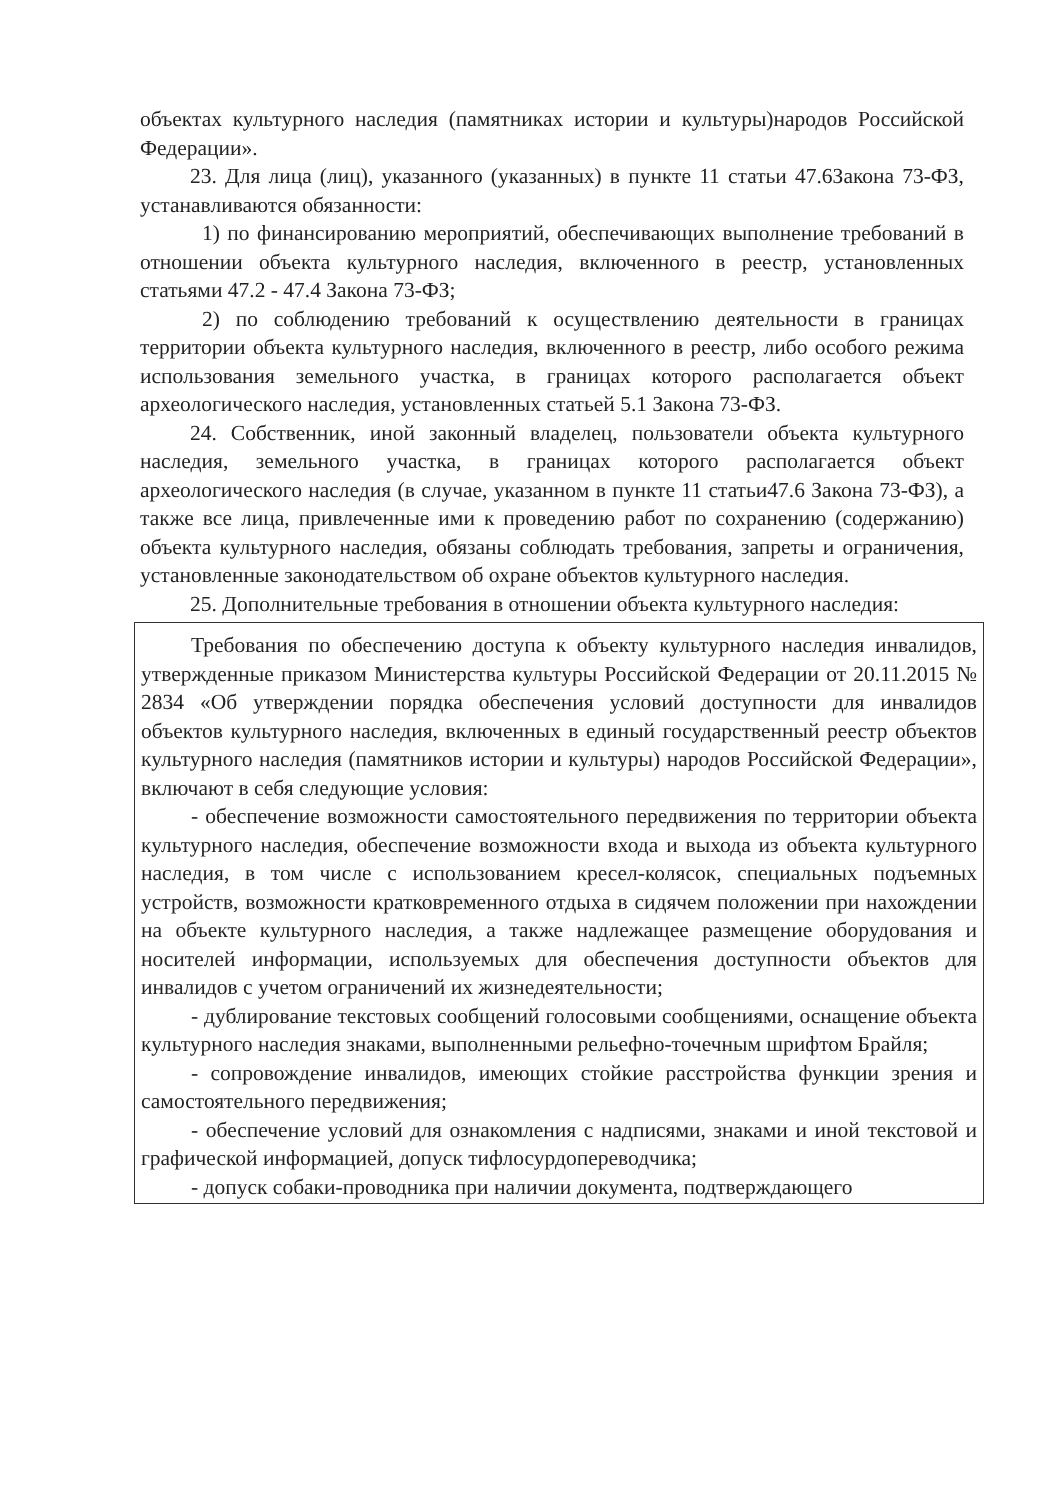объектах культурного наследия (памятниках истории и культуры)народов Российской Федерации».
23. Для лица (лиц), указанного (указанных) в пункте 11 статьи 47.6Закона 73-ФЗ, устанавливаются обязанности:
1) по финансированию мероприятий, обеспечивающих выполнение требований в отношении объекта культурного наследия, включенного в реестр, установленных статьями 47.2 - 47.4 Закона 73-ФЗ;
2) по соблюдению требований к осуществлению деятельности в границах территории объекта культурного наследия, включенного в реестр, либо особого режима использования земельного участка, в границах которого располагается объект археологического наследия, установленных статьей 5.1 Закона 73-ФЗ.
24. Собственник, иной законный владелец, пользователи объекта культурного наследия, земельного участка, в границах которого располагается объект археологического наследия (в случае, указанном в пункте 11 статьи47.6 Закона 73-ФЗ), а также все лица, привлеченные ими к проведению работ по сохранению (содержанию) объекта культурного наследия, обязаны соблюдать требования, запреты и ограничения, установленные законодательством об охране объектов культурного наследия.
25. Дополнительные требования в отношении объекта культурного наследия:
Требования по обеспечению доступа к объекту культурного наследия инвалидов, утвержденные приказом Министерства культуры Российской Федерации от 20.11.2015 № 2834 «Об утверждении порядка обеспечения условий доступности для инвалидов объектов культурного наследия, включенных в единый государственный реестр объектов культурного наследия (памятников истории и культуры) народов Российской Федерации», включают в себя следующие условия:
- обеспечение возможности самостоятельного передвижения по территории объекта культурного наследия, обеспечение возможности входа и выхода из объекта культурного наследия, в том числе с использованием кресел-колясок, специальных подъемных устройств, возможности кратковременного отдыха в сидячем положении при нахождении на объекте культурного наследия, а также надлежащее размещение оборудования и носителей информации, используемых для обеспечения доступности объектов для инвалидов с учетом ограничений их жизнедеятельности;
- дублирование текстовых сообщений голосовыми сообщениями, оснащение объекта культурного наследия знаками, выполненными рельефно-точечным шрифтом Брайля;
- сопровождение инвалидов, имеющих стойкие расстройства функции зрения и самостоятельного передвижения;
- обеспечение условий для ознакомления с надписями, знаками и иной текстовой и графической информацией, допуск тифлосурдопереводчика;
- допуск собаки-проводника при наличии документа, подтверждающего